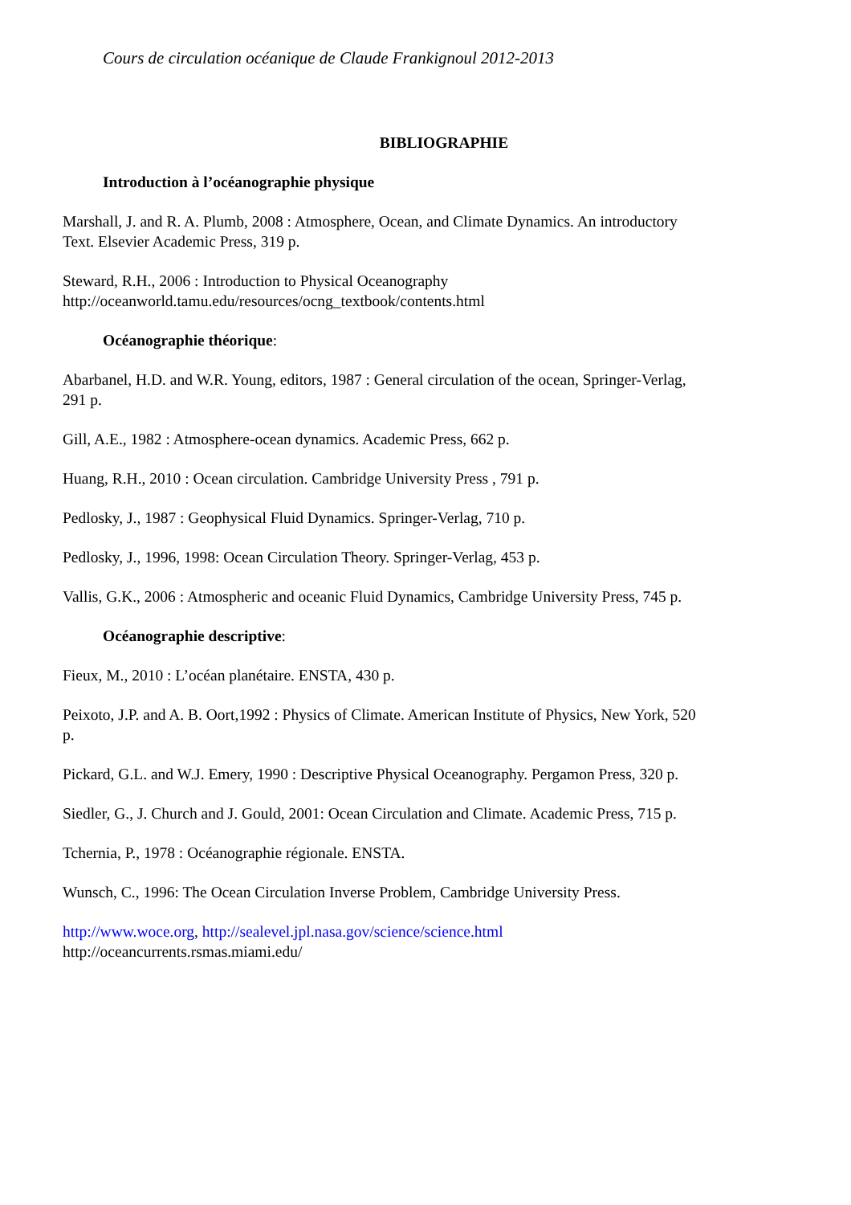Cours de circulation océanique de Claude Frankignoul 2012-2013
BIBLIOGRAPHIE
Introduction à l’océanographie physique
Marshall, J. and R. A. Plumb, 2008 : Atmosphere, Ocean, and Climate Dynamics. An introductory Text. Elsevier Academic Press, 319 p.
Steward, R.H., 2006 : Introduction to Physical Oceanography
http://oceanworld.tamu.edu/resources/ocng_textbook/contents.html
Océanographie théorique:
Abarbanel, H.D. and W.R. Young, editors, 1987 : General circulation of the ocean, Springer-Verlag, 291 p.
Gill, A.E., 1982 : Atmosphere-ocean dynamics. Academic Press, 662 p.
Huang, R.H., 2010 : Ocean circulation. Cambridge University Press , 791 p.
Pedlosky, J., 1987 : Geophysical Fluid Dynamics. Springer-Verlag, 710 p.
Pedlosky, J., 1996, 1998: Ocean Circulation Theory. Springer-Verlag, 453 p.
Vallis, G.K., 2006 : Atmospheric and oceanic Fluid Dynamics, Cambridge University Press, 745 p.
Océanographie descriptive:
Fieux, M., 2010 : L’océan planétaire. ENSTA, 430 p.
Peixoto, J.P. and A. B. Oort,1992 : Physics of Climate. American Institute of Physics, New York, 520 p.
Pickard, G.L. and W.J. Emery, 1990 : Descriptive Physical Oceanography. Pergamon Press, 320 p.
Siedler, G., J. Church and J. Gould, 2001: Ocean Circulation and Climate. Academic Press, 715 p.
Tchernia, P., 1978 : Océanographie régionale. ENSTA.
Wunsch, C., 1996: The Ocean Circulation Inverse Problem, Cambridge University Press.
http://www.woce.org, http://sealevel.jpl.nasa.gov/science/science.html
http://oceancurrents.rsmas.miami.edu/